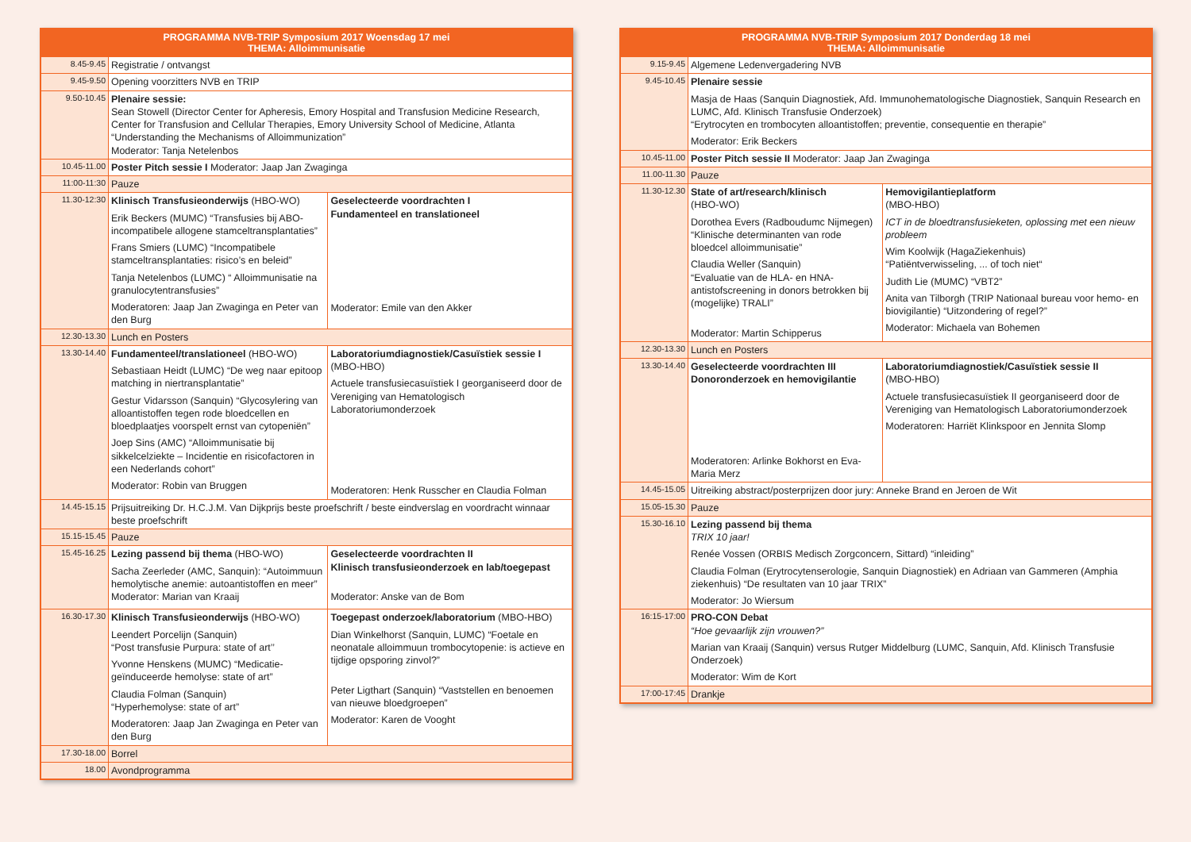| PROGRAMMA NVB-TRIP Symposium 2017 Woensdag 17 mei THEMA: Alloimmunisatie | | |
| --- | --- | --- |
| 8.45-9.45 | Registratie / ontvangst | |
| 9.45-9.50 | Opening voorzitters NVB en TRIP | |
| 9.50-10.45 | Plenaire sessie: Sean Stowell (Director Center for Apheresis, Emory Hospital and Transfusion Medicine Research, Center for Transfusion and Cellular Therapies, Emory University School of Medicine, Atlanta “Understanding the Mechanisms of Alloimmunization” Moderator: Tanja Netelenbos | |
| 10.45-11.00 | Poster Pitch sessie I Moderator: Jaap Jan Zwaginga | |
| 11:00-11:30 | Pauze | |
| 11.30-12:30 | Klinisch Transfusieonderwijs (HBO-WO) Erik Beckers (MUMC) “Transfusies bij ABO-incompatibele allogene stamceltransplantaties” Frans Smiers (LUMC) “Incompatibele stamceltransplantaties: risico’s en beleid” Tanja Netelenbos (LUMC) “ Alloimmunisatie na granulocytentransfusies” Moderatoren: Jaap Jan Zwaginga en Peter van den Burg | Geselecteerde voordrachten I Fundamenteel en translationeel Moderator: Emile van den Akker |
| 12.30-13.30 | Lunch en Posters | |
| 13.30-14.40 | Fundamenteel/translationeel (HBO-WO) Sebastiaan Heidt (LUMC) “De weg naar epitoop matching in niertransplantatie” Gestur Vidarsson (Sanquin) “Glycosylering van alloantistoffen tegen rode bloedcellen en bloedplaatjes voorspelt ernst van cytopeniën” Joep Sins (AMC) “Alloimmunisatie bij sikkelcelziekte – Incidentie en risicofactoren in een Nederlands cohort” Moderator: Robin van Bruggen | Laboratoriumdiagnostiek/Casuïstiek sessie I (MBO-HBO) Actuele transfusiecasuïstiek I georganiseerd door de Vereniging van Hematologisch Laboratoriumonderzoek Moderatoren: Henk Russcher en Claudia Folman |
| 14.45-15.15 | Prijsuitreiking Dr. H.C.J.M. Van Dijkprijs beste proefschrift / beste eindverslag en voordracht winnaar beste proefschrift | |
| 15.15-15.45 | Pauze | |
| 15.45-16.25 | Lezing passend bij thema (HBO-WO) Sacha Zeerleder (AMC, Sanquin): “Autoimmuun hemolytische anemie: autoantistoffen en meer” Moderator: Marian van Kraaij | Geselecteerde voordrachten II Klinisch transfusieonderzoek en lab/toegepast Moderator: Anske van de Bom |
| 16.30-17.30 | Klinisch Transfusieonderwijs (HBO-WO) Leendert Porcelijn (Sanquin) “Post transfusie Purpura: state of art’’ Yvonne Henskens (MUMC) “Medicatie-geïnduceerde hemolyse: state of art” Claudia Folman (Sanquin) “Hyperhemolyse: state of art” Moderatoren: Jaap Jan Zwaginga en Peter van den Burg | Toegepast onderzoek/laboratorium (MBO-HBO) Dian Winkelhorst (Sanquin, LUMC) “Foetale en neonatale alloimmuun trombocytopenie: is actieve en tijdige opsporing zinvol?” Peter Ligthart (Sanquin) “Vaststellen en benoemen van nieuwe bloedgroepen” Moderator: Karen de Vooght |
| 17.30-18.00 | Borrel | |
| 18.00 | Avondprogramma | |
| PROGRAMMA NVB-TRIP Symposium 2017 Donderdag 18 mei THEMA: Alloimmunisatie | | |
| --- | --- | --- |
| 9.15-9.45 | Algemene Ledenvergadering NVB | |
| 9.45-10.45 | Plenaire sessie Masja de Haas (Sanquin Diagnostiek, Afd. Immunohematologische Diagnostiek, Sanquin Research en LUMC, Afd. Klinisch Transfusie Onderzoek) “Erytrocyten en trombocyten alloantistoffen; preventie, consequentie en therapie” Moderator: Erik Beckers | |
| 10.45-11.00 | Poster Pitch sessie II Moderator: Jaap Jan Zwaginga | |
| 11.00-11.30 | Pauze | |
| 11.30-12.30 | State of art/research/klinisch (HBO-WO) Dorothea Evers (Radboudumc Nijmegen) “Klinische determinanten van rode bloedcel alloimmunisatie” Claudia Weller (Sanquin) “Evaluatie van de HLA- en HNA-antistofscreening in donors betrokken bij (mogelijke) TRALI” Moderator: Martin Schipperus | Hemovigilantieplatform (MBO-HBO) ICT in de bloedtransfusieketen, oplossing met een nieuw probleem Wim Koolwijk (HagaZiekenhuis) “Patiëntverwisseling, ... of toch niet“ Judith Lie (MUMC) “VBT2” Anita van Tilborgh (TRIP Nationaal bureau voor hemo- en biovigilantie) “Uitzondering of regel?” Moderator: Michaela van Bohemen |
| 12.30-13.30 | Lunch en Posters | |
| 13.30-14.40 | Geselecteerde voordrachten III Donoronderzoek en hemovigilantie Moderatoren: Arlinke Bokhorst en Eva-Maria Merz | Laboratoriumdiagnostiek/Casuïstiek sessie II (MBO-HBO) Actuele transfusiecasuïstiek II georganiseerd door de Vereniging van Hematologisch Laboratoriumonderzoek Moderatoren: Harriët Klinkspoor en Jennita Slomp |
| 14.45-15.05 | Uitreiking abstract/posterprijzen door jury: Anneke Brand en Jeroen de Wit | |
| 15.05-15.30 | Pauze | |
| 15.30-16.10 | Lezing passend bij thema TRIX 10 jaar! Renée Vossen (ORBIS Medisch Zorgconcern, Sittard) “inleiding” Claudia Folman (Erytrocytenserologie, Sanquin Diagnostiek) en Adriaan van Gammeren (Amphia ziekenhuis) “De resultaten van 10 jaar TRIX” Moderator: Jo Wiersum | |
| 16:15-17:00 | PRO-CON Debat “Hoe gevaarlijk zijn vrouwen?” Marian van Kraaij (Sanquin) versus Rutger Middelburg (LUMC, Sanquin, Afd. Klinisch Transfusie Onderzoek) Moderator: Wim de Kort | |
| 17:00-17:45 | Drankje | |